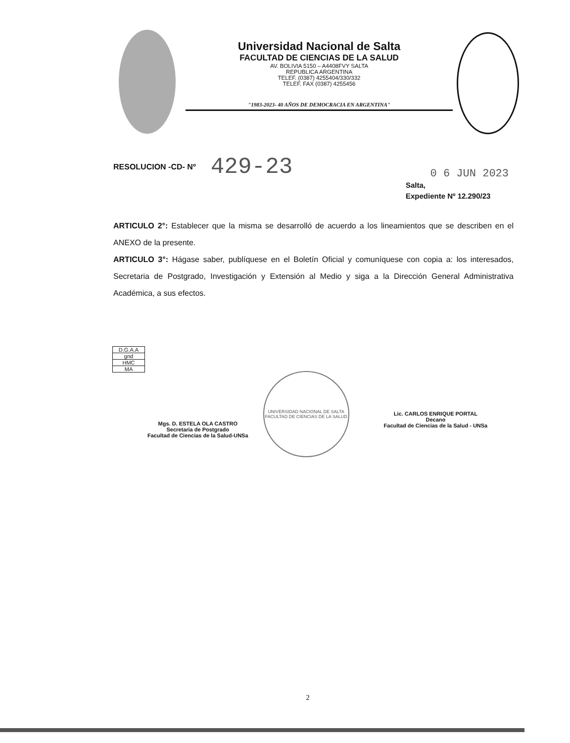Universidad Nacional de Salta
FACULTAD DE CIENCIAS DE LA SALUD
AV. BOLIVIA 5150 – A4408FVY SALTA
REPUBLICA ARGENTINA
TELEF. (0387) 4255404/330/332
TELEF. FAX (0387) 4255456
"1983-2023- 40 AÑOS DE DEMOCRACIA EN ARGENTINA"
RESOLUCION -CD- Nº 429-23
0 6 JUN 2023
Salta,
Expediente Nº 12.290/23
ARTICULO 2°: Establecer que la misma se desarrolló de acuerdo a los lineamientos que se describen en el ANEXO de la presente.
ARTICULO 3°: Hágase saber, publíquese en el Boletín Oficial y comuníquese con copia a: los interesados, Secretaria de Postgrado, Investigación y Extensión al Medio y siga a la Dirección General Administrativa Académica, a sus efectos.
| D.G.A.A |
| gnd |
| HMC |
| MA |
Mgs. D. ESTELA OLA CASTRO
Secretaria de Postgrado
Facultad de Ciencias de la Salud-UNSa
UNIVERSIDAD NACIONAL DE SALTA
FACULTAD DE CIENCIAS DE LA SALUD
Lic. CARLOS ENRIQUE PORTAL
Decano
Facultad de Ciencias de la Salud - UNSa
2